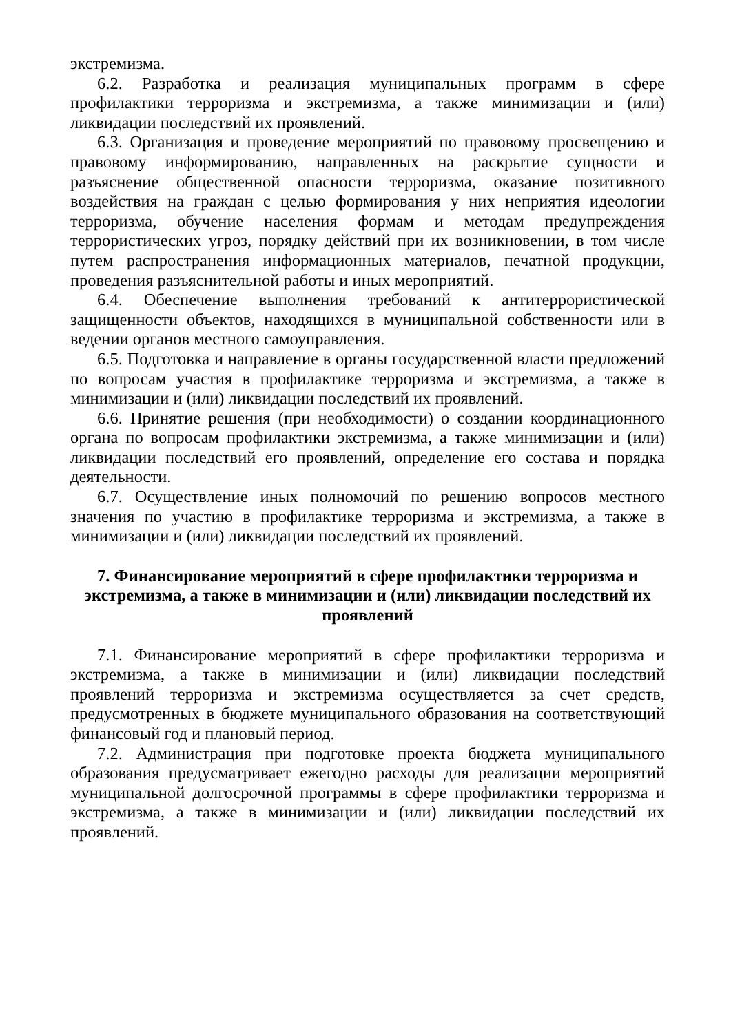экстремизма.
6.2. Разработка и реализация муниципальных программ в сфере профилактики терроризма и экстремизма, а также минимизации и (или) ликвидации последствий их проявлений.
6.3. Организация и проведение мероприятий по правовому просвещению и правовому информированию, направленных на раскрытие сущности и разъяснение общественной опасности терроризма, оказание позитивного воздействия на граждан с целью формирования у них неприятия идеологии терроризма, обучение населения формам и методам предупреждения террористических угроз, порядку действий при их возникновении, в том числе путем распространения информационных материалов, печатной продукции, проведения разъяснительной работы и иных мероприятий.
6.4. Обеспечение выполнения требований к антитеррористической защищенности объектов, находящихся в муниципальной собственности или в ведении органов местного самоуправления.
6.5. Подготовка и направление в органы государственной власти предложений по вопросам участия в профилактике терроризма и экстремизма, а также в минимизации и (или) ликвидации последствий их проявлений.
6.6. Принятие решения (при необходимости) о создании координационного органа по вопросам профилактики экстремизма, а также минимизации и (или) ликвидации последствий его проявлений, определение его состава и порядка деятельности.
6.7. Осуществление иных полномочий по решению вопросов местного значения по участию в профилактике терроризма и экстремизма, а также в минимизации и (или) ликвидации последствий их проявлений.
7. Финансирование мероприятий в сфере профилактики терроризма и экстремизма, а также в минимизации и (или) ликвидации последствий их проявлений
7.1. Финансирование мероприятий в сфере профилактики терроризма и экстремизма, а также в минимизации и (или) ликвидации последствий проявлений терроризма и экстремизма осуществляется за счет средств, предусмотренных в бюджете муниципального образования на соответствующий финансовый год и плановый период.
7.2. Администрация при подготовке проекта бюджета муниципального образования предусматривает ежегодно расходы для реализации мероприятий муниципальной долгосрочной программы в сфере профилактики терроризма и экстремизма, а также в минимизации и (или) ликвидации последствий их проявлений.